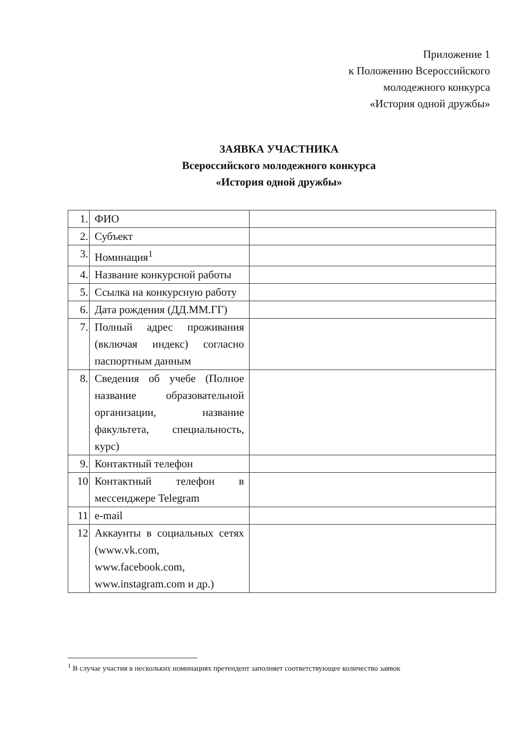Приложение 1
к Положению Всероссийского
молодежного конкурса
«История одной дружбы»
ЗАЯВКА УЧАСТНИКА
Всероссийского молодежного конкурса
«История одной дружбы»
| 1. | ФИО | |
| 2. | Субъект | |
| 3. | Номинация<sup>1</sup> | |
| 4. | Название конкурсной работы | |
| 5. | Ссылка на конкурсную работу | |
| 6. | Дата рождения (ДД.ММ.ГГ) | |
| 7. | Полный адрес проживания (включая индекс) согласно паспортным данным | |
| 8. | Сведения об учебе (Полное название образовательной организации, название факультета, специальность, курс) | |
| 9. | Контактный телефон | |
| 10 | Контактный телефон в мессенджере Telegram | |
| 11 | e-mail | |
| 12 | Аккаунты в социальных сетях (www.vk.com, www.facebook.com, www.instagram.com и др.) | |
<sup>1</sup> В случае участия в нескольких номинациях претендент заполняет соответствующее количество заявок